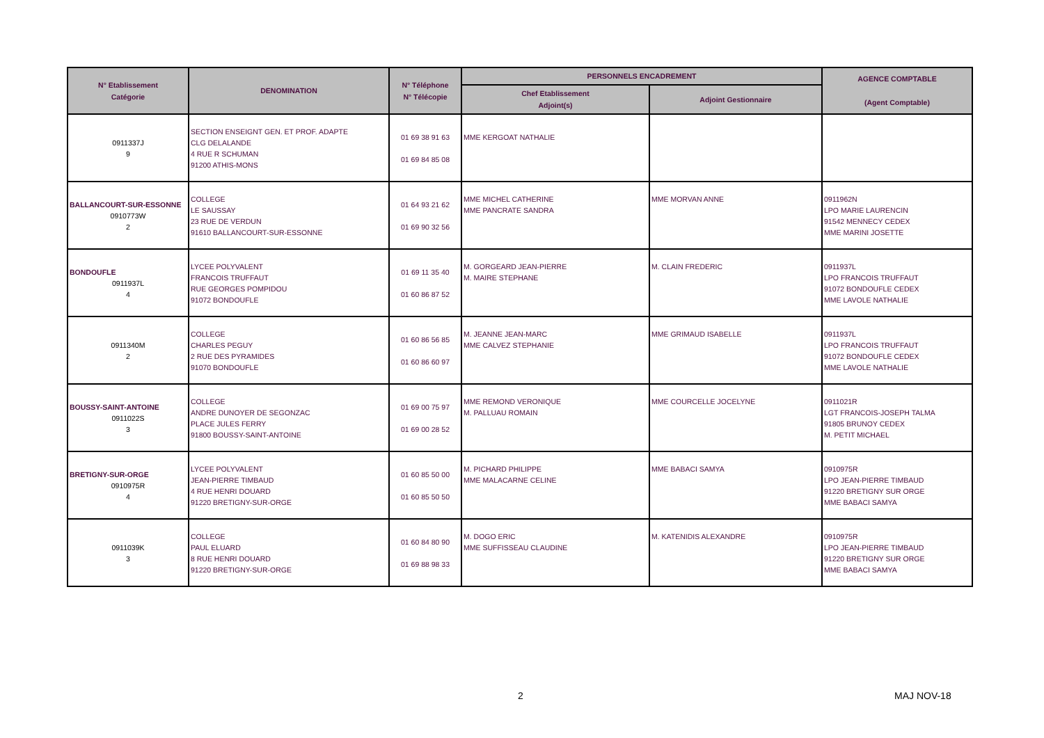| N° Etablissement Catégorie | DENOMINATION | N° Téléphone N° Télécopie | PERSONNELS ENCADREMENT | | AGENCE COMPTABLE (Agent Comptable) |
| --- | --- | --- | --- | --- | --- |
| | | | Chef Etablissement Adjoint(s) | Adjoint Gestionnaire | |
| 0911337J 9 | SECTION ENSEIGNT GEN. ET PROF. ADAPTE CLG DELALANDE 4 RUE R SCHUMAN 91200 ATHIS-MONS | 01 69 38 91 63 01 69 84 85 08 | MME KERGOAT NATHALIE | | |
| BALLANCOURT-SUR-ESSONNE 0910773W 2 | COLLEGE LE SAUSSAY 23 RUE DE VERDUN 91610 BALLANCOURT-SUR-ESSONNE | 01 64 93 21 62 01 69 90 32 56 | MME MICHEL CATHERINE MME PANCRATE SANDRA | MME MORVAN ANNE | 0911962N LPO MARIE LAURENCIN 91542 MENNECY CEDEX MME MARINI JOSETTE |
| BONDOUFLE 0911937L 4 | LYCEE POLYVALENT FRANCOIS TRUFFAUT RUE GEORGES POMPIDOU 91072 BONDOUFLE | 01 69 11 35 40 01 60 86 87 52 | M. GORGEARD JEAN-PIERRE M. MAIRE STEPHANE | M. CLAIN FREDERIC | 0911937L LPO FRANCOIS TRUFFAUT 91072 BONDOUFLE CEDEX MME LAVOLE NATHALIE |
| 0911340M 2 | COLLEGE CHARLES PEGUY 2 RUE DES PYRAMIDES 91070 BONDOUFLE | 01 60 86 56 85 01 60 86 60 97 | M. JEANNE JEAN-MARC MME CALVEZ STEPHANIE | MME GRIMAUD ISABELLE | 0911937L LPO FRANCOIS TRUFFAUT 91072 BONDOUFLE CEDEX MME LAVOLE NATHALIE |
| BOUSSY-SAINT-ANTOINE 0911022S 3 | COLLEGE ANDRE DUNOYER DE SEGONZAC PLACE JULES FERRY 91800 BOUSSY-SAINT-ANTOINE | 01 69 00 75 97 01 69 00 28 52 | MME REMOND VERONIQUE M. PALLUAU ROMAIN | MME COURCELLE JOCELYNE | 0911021R LGT FRANCOIS-JOSEPH TALMA 91805 BRUNOY CEDEX M. PETIT MICHAEL |
| BRETIGNY-SUR-ORGE 0910975R 4 | LYCEE POLYVALENT JEAN-PIERRE TIMBAUD 4 RUE HENRI DOUARD 91220 BRETIGNY-SUR-ORGE | 01 60 85 50 00 01 60 85 50 50 | M. PICHARD PHILIPPE MME MALACARNE CELINE | MME BABACI SAMYA | 0910975R LPO JEAN-PIERRE TIMBAUD 91220 BRETIGNY SUR ORGE MME BABACI SAMYA |
| 0911039K 3 | COLLEGE PAUL ELUARD 8 RUE HENRI DOUARD 91220 BRETIGNY-SUR-ORGE | 01 60 84 80 90 01 69 88 98 33 | M. DOGO ERIC MME SUFFISSEAU CLAUDINE | M. KATENIDIS ALEXANDRE | 0910975R LPO JEAN-PIERRE TIMBAUD 91220 BRETIGNY SUR ORGE MME BABACI SAMYA |
2 MAJ NOV-18